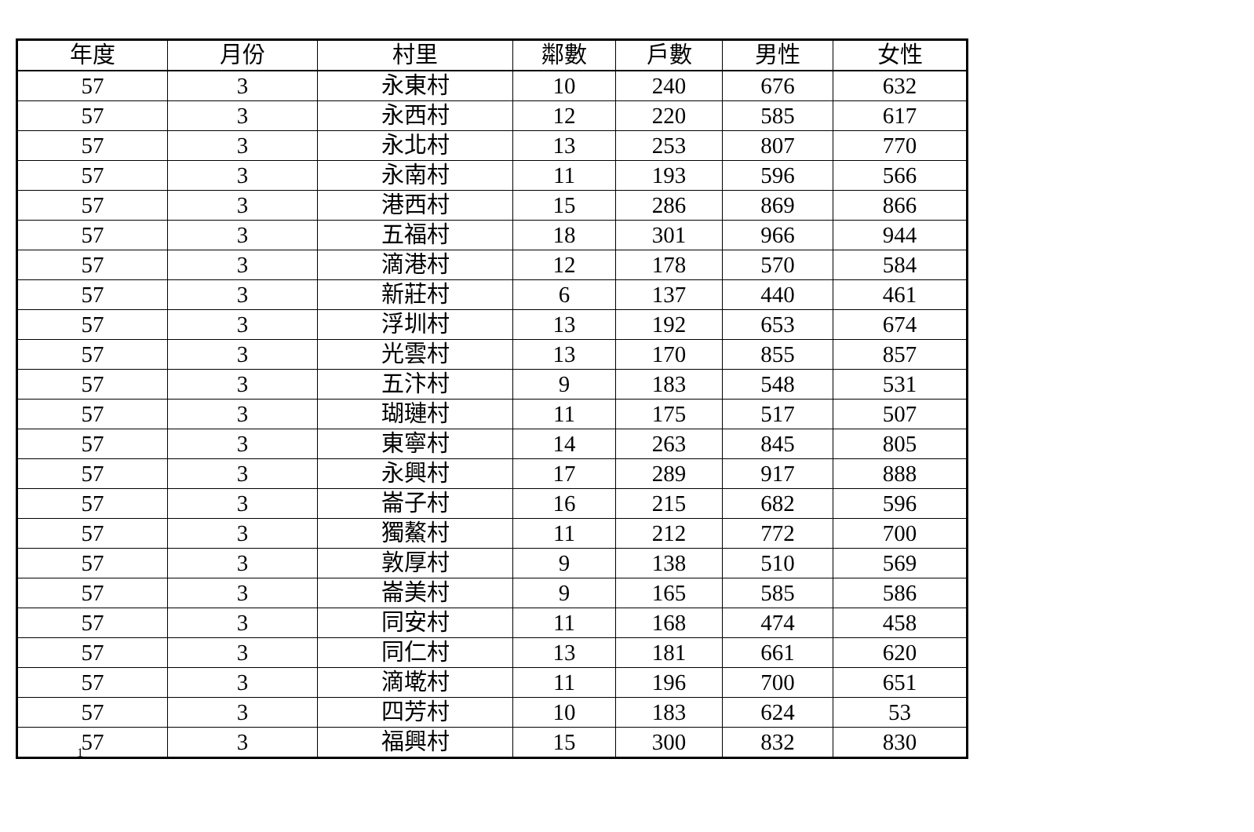| 年度 | 月份 | 村里 | 鄰數 | 戶數 | 男性 | 女性 |
| --- | --- | --- | --- | --- | --- | --- |
| 57 | 3 | 永東村 | 10 | 240 | 676 | 632 |
| 57 | 3 | 永西村 | 12 | 220 | 585 | 617 |
| 57 | 3 | 永北村 | 13 | 253 | 807 | 770 |
| 57 | 3 | 永南村 | 11 | 193 | 596 | 566 |
| 57 | 3 | 港西村 | 15 | 286 | 869 | 866 |
| 57 | 3 | 五福村 | 18 | 301 | 966 | 944 |
| 57 | 3 | 滴港村 | 12 | 178 | 570 | 584 |
| 57 | 3 | 新莊村 | 6 | 137 | 440 | 461 |
| 57 | 3 | 浮圳村 | 13 | 192 | 653 | 674 |
| 57 | 3 | 光雲村 | 13 | 170 | 855 | 857 |
| 57 | 3 | 五汴村 | 9 | 183 | 548 | 531 |
| 57 | 3 | 瑚璉村 | 11 | 175 | 517 | 507 |
| 57 | 3 | 東寧村 | 14 | 263 | 845 | 805 |
| 57 | 3 | 永興村 | 17 | 289 | 917 | 888 |
| 57 | 3 | 崙子村 | 16 | 215 | 682 | 596 |
| 57 | 3 | 獨鰲村 | 11 | 212 | 772 | 700 |
| 57 | 3 | 敦厚村 | 9 | 138 | 510 | 569 |
| 57 | 3 | 崙美村 | 9 | 165 | 585 | 586 |
| 57 | 3 | 同安村 | 11 | 168 | 474 | 458 |
| 57 | 3 | 同仁村 | 13 | 181 | 661 | 620 |
| 57 | 3 | 滴墘村 | 11 | 196 | 700 | 651 |
| 57 | 3 | 四芳村 | 10 | 183 | 624 | 53 |
| 57 | 3 | 福興村 | 15 | 300 | 832 | 830 |
1